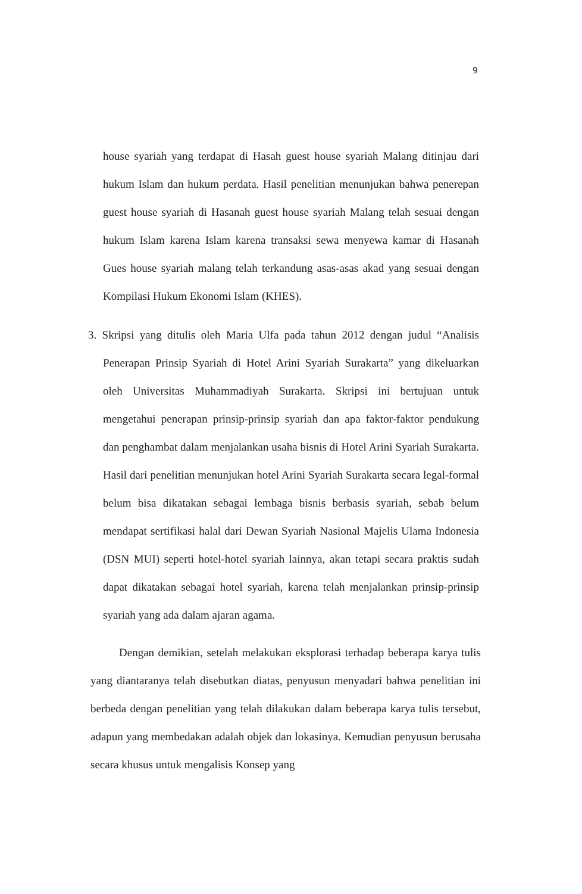9
house syariah yang terdapat di Hasah guest house syariah Malang ditinjau dari hukum Islam dan hukum perdata. Hasil penelitian menunjukan bahwa penerepan guest house syariah di Hasanah guest house syariah Malang telah sesuai dengan hukum Islam karena Islam karena transaksi sewa menyewa kamar di Hasanah Gues house syariah malang telah terkandung asas-asas akad yang sesuai dengan Kompilasi Hukum Ekonomi Islam (KHES).
3. Skripsi yang ditulis oleh Maria Ulfa pada tahun 2012 dengan judul “Analisis Penerapan Prinsip Syariah di Hotel Arini Syariah Surakarta” yang dikeluarkan oleh Universitas Muhammadiyah Surakarta. Skripsi ini bertujuan untuk mengetahui penerapan prinsip-prinsip syariah dan apa faktor-faktor pendukung dan penghambat dalam menjalankan usaha bisnis di Hotel Arini Syariah Surakarta. Hasil dari penelitian menunjukan hotel Arini Syariah Surakarta secara legal-formal belum bisa dikatakan sebagai lembaga bisnis berbasis syariah, sebab belum mendapat sertifikasi halal dari Dewan Syariah Nasional Majelis Ulama Indonesia (DSN MUI) seperti hotel-hotel syariah lainnya, akan tetapi secara praktis sudah dapat dikatakan sebagai hotel syariah, karena telah menjalankan prinsip-prinsip syariah yang ada dalam ajaran agama.
Dengan demikian, setelah melakukan eksplorasi terhadap beberapa karya tulis yang diantaranya telah disebutkan diatas, penyusun menyadari bahwa penelitian ini berbeda dengan penelitian yang telah dilakukan dalam beberapa karya tulis tersebut, adapun yang membedakan adalah objek dan lokasinya. Kemudian penyusun berusaha secara khusus untuk mengalisis Konsep yang